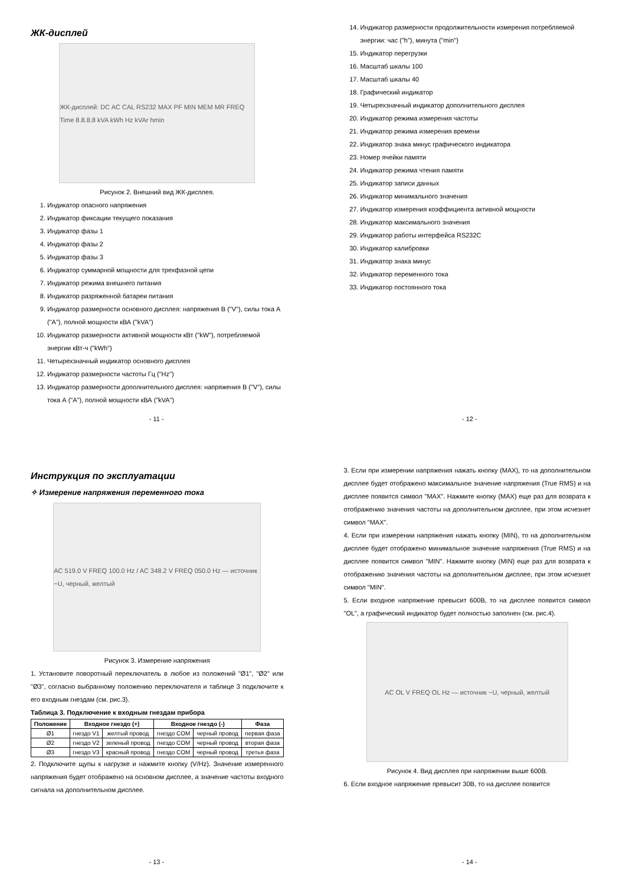ЖК-дисплей
ЖК-дисплей: DC AC CAL RS232 MAX PF MIN MEM MR FREQ Time 8.8.8.8 kVA kWh Hz kVAr hmin
Рисунок 2. Внешний вид ЖК-дисплея.
1. Индикатор опасного напряжения
2. Индикатор фиксации текущего показания
3. Индикатор фазы 1
4. Индикатор фазы 2
5. Индикатор фазы 3
6. Индикатор суммарной мощности для трехфазной цепи
7. Индикатор режима внешнего питания
8. Индикатор разряженной батареи питания
9. Индикатор размерности основного дисплея: напряжения В ("V"), силы тока А ("A"), полной мощности кВА ("kVA")
10. Индикатор размерности активной мощности кВт ("kW"), потребляемой энергии кВт-ч ("kWh")
11. Четырехзначный индикатор основного дисплея
12. Индикатор размерности частоты Гц ("Hz")
13. Индикатор размерности дополнительного дисплея: напряжения В ("V"), силы тока А ("A"), полной мощности кВА ("kVA")
- 11 -
14. Индикатор размерности продолжительности измерения потребляемой энергии: час ("h"), минута ("min")
15. Индикатор перегрузки
16. Масштаб шкалы 100
17. Масштаб шкалы 40
18. Графический индикатор
19. Четырехзначный индикатор дополнительного дисплея
20. Индикатор режима измерения частоты
21. Индикатор режима измерения времени
22. Индикатор знака минус графического индикатора
23. Номер ячейки памяти
24. Индикатор режима чтения памяти
25. Индикатор записи данных
26. Индикатор минимального значения
27. Индикатор измерения коэффициента активной мощности
28. Индикатор максимального значения
29. Индикатор работы интерфейса RS232C
30. Индикатор калибровки
31. Индикатор знака минус
32. Индикатор переменного тока
33. Индикатор постоянного тока
- 12 -
Инструкция по эксплуатации
✧ Измерение напряжения переменного тока
AC 519.0 V FREQ 100.0 Hz / AC 348.2 V FREQ 050.0 Hz — источник ~U, черный, желтый
Рисунок 3. Измерение напряжения
1. Установите поворотный переключатель в любое из положений "Ø1", "Ø2" или "Ø3", согласно выбранному положению переключателя и таблице 3 подключите к его входным гнездам (см. рис.3).
Таблица 3. Подключение к входным гнездам прибора
| Положение | Входное гнездо (+) | | Входное гнездо (-) | | Фаза |
| --- | --- | --- | --- | --- | --- |
| Ø1 | гнездо V1 | желтый провод | гнездо COM | черный провод | первая фаза |
| Ø2 | гнездо V2 | зеленый провод | гнездо COM | черный провод | вторая фаза |
| Ø3 | гнездо V3 | красный провод | гнездо COM | черный провод | третья фаза |
2. Подключите щупы к нагрузке и нажмите кнопку (V/Hz). Значение измеренного напряжения будет отображено на основном дисплее, а значение частоты входного сигнала на дополнительном дисплее.
- 13 -
3. Если при измерении напряжения нажать кнопку (MAX), то на дополнительном дисплее будет отображено максимальное значение напряжения (True RMS) и на дисплее появится символ "MAX". Нажмите кнопку (MAX) еще раз для возврата к отображению значения частоты на дополнительном дисплее, при этом исчезнет символ "MAX".
4. Если при измерении напряжения нажать кнопку (MIN), то на дополнительном дисплее будет отображено минимальное значение напряжения (True RMS) и на дисплее появится символ "MIN". Нажмите кнопку (MIN) еще раз для возврата к отображению значения частоты на дополнительном дисплее, при этом исчезнет символ "MIN".
5. Если входное напряжение превысит 600В, то на дисплее появится символ "OL", а графический индикатор будет полностью заполнен (см. рис.4).
AC OL V FREQ OL Hz — источник ~U, черный, желтый
Рисунок 4. Вид дисплея при напряжении выше 600В.
6. Если входное напряжение превысит 30В, то на дисплее появится
- 14 -